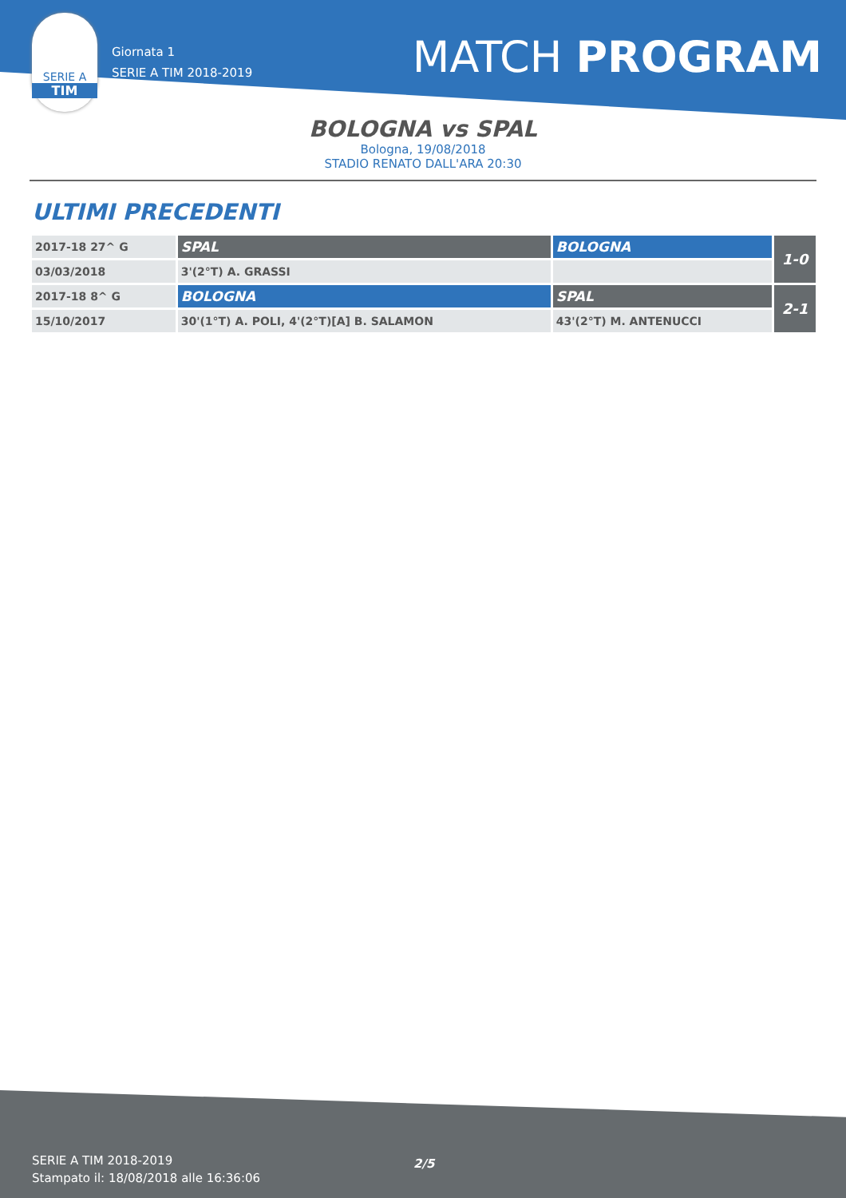SERIE A
TIM
Giornata 1
SERIE A TIM 2018-2019
MATCH PROGRAM
BOLOGNA vs SPAL
Bologna, 19/08/2018
STADIO RENATO DALL'ARA 20:30
ULTIMI PRECEDENTI
| 2017-18 27^ G | SPAL | BOLOGNA | 1-0 |
| 03/03/2018 | 3'(2°T) A. GRASSI | | |
| 2017-18 8^ G | BOLOGNA | SPAL | 2-1 |
| 15/10/2017 | 30'(1°T) A. POLI, 4'(2°T)[A] B. SALAMON | 43'(2°T) M. ANTENUCCI | |
SERIE A TIM 2018-2019
Stampato il: 18/08/2018 alle 16:36:06
2/5